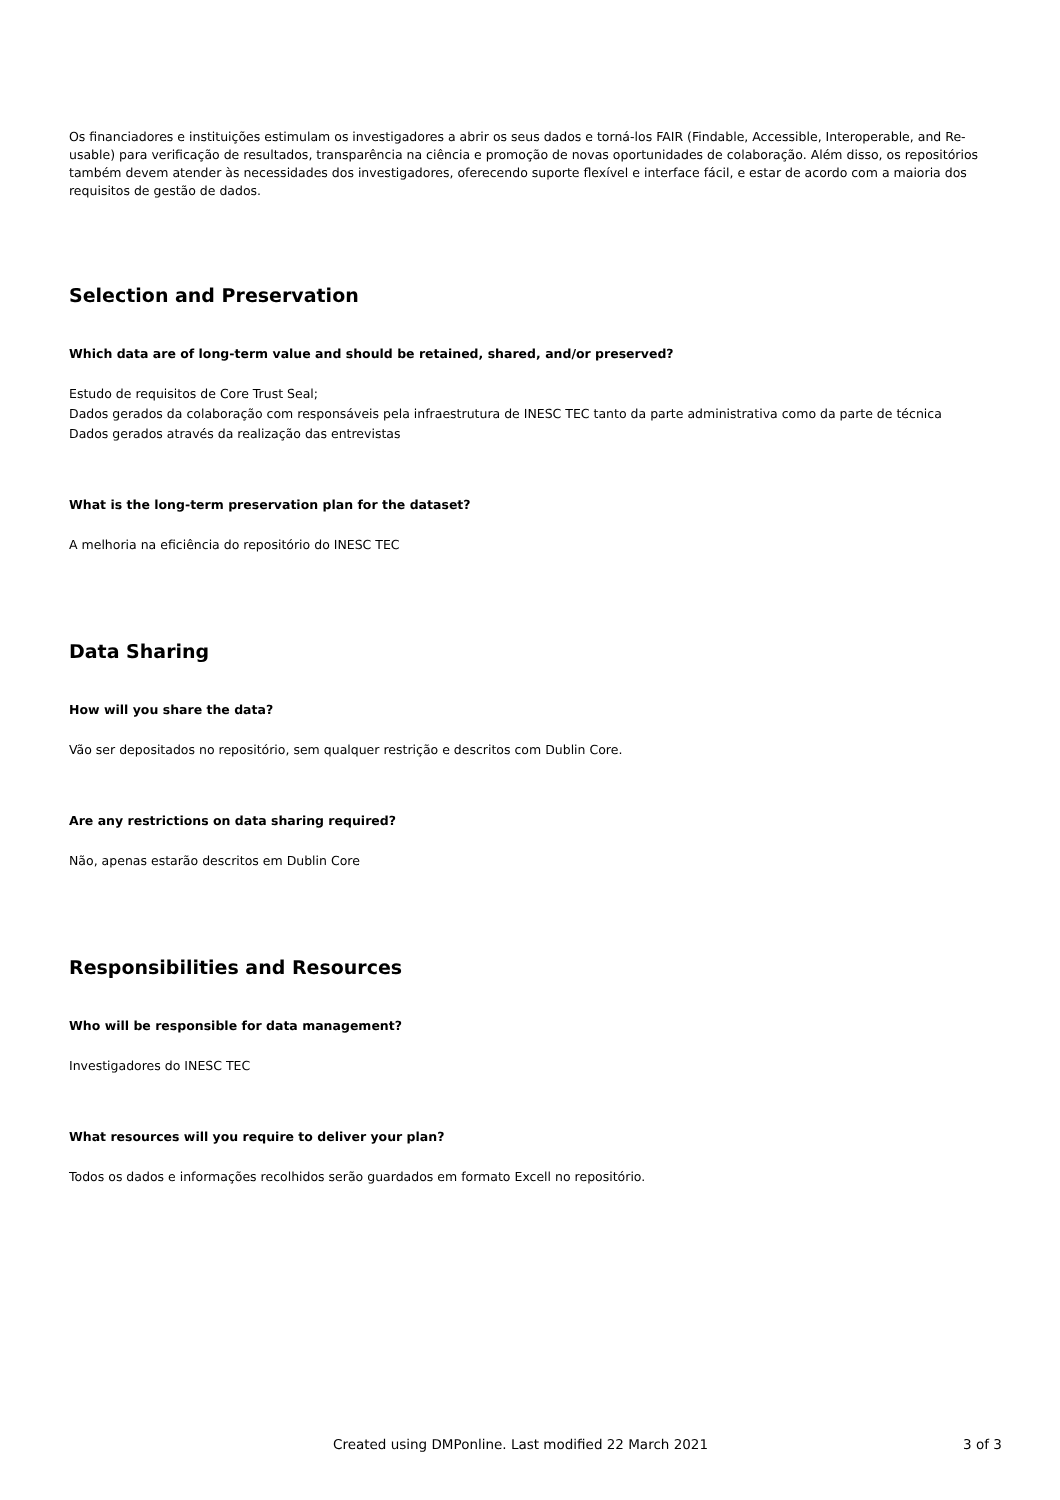Os financiadores e instituições estimulam os investigadores a abrir os seus dados e torná-los FAIR (Findable, Accessible, Interoperable, and Re-usable) para verificação de resultados, transparência na ciência e promoção de novas oportunidades de colaboração. Além disso, os repositórios também devem atender às necessidades dos investigadores, oferecendo suporte flexível e interface fácil, e estar de acordo com a maioria dos requisitos de gestão de dados.
Selection and Preservation
Which data are of long-term value and should be retained, shared, and/or preserved?
Estudo de requisitos de Core Trust Seal;
Dados gerados da colaboração com responsáveis pela infraestrutura de INESC TEC tanto da parte administrativa como da parte de técnica
Dados gerados através da realização das entrevistas
What is the long-term preservation plan for the dataset?
A melhoria na eficiência do repositório do INESC TEC
Data Sharing
How will you share the data?
Vão ser depositados no repositório, sem qualquer restrição e descritos com Dublin Core.
Are any restrictions on data sharing required?
Não, apenas estarão descritos em Dublin Core
Responsibilities and Resources
Who will be responsible for data management?
Investigadores do INESC TEC
What resources will you require to deliver your plan?
Todos os dados e informações recolhidos serão guardados em formato Excell no repositório.
Created using DMPonline. Last modified 22 March 2021 3 of 3